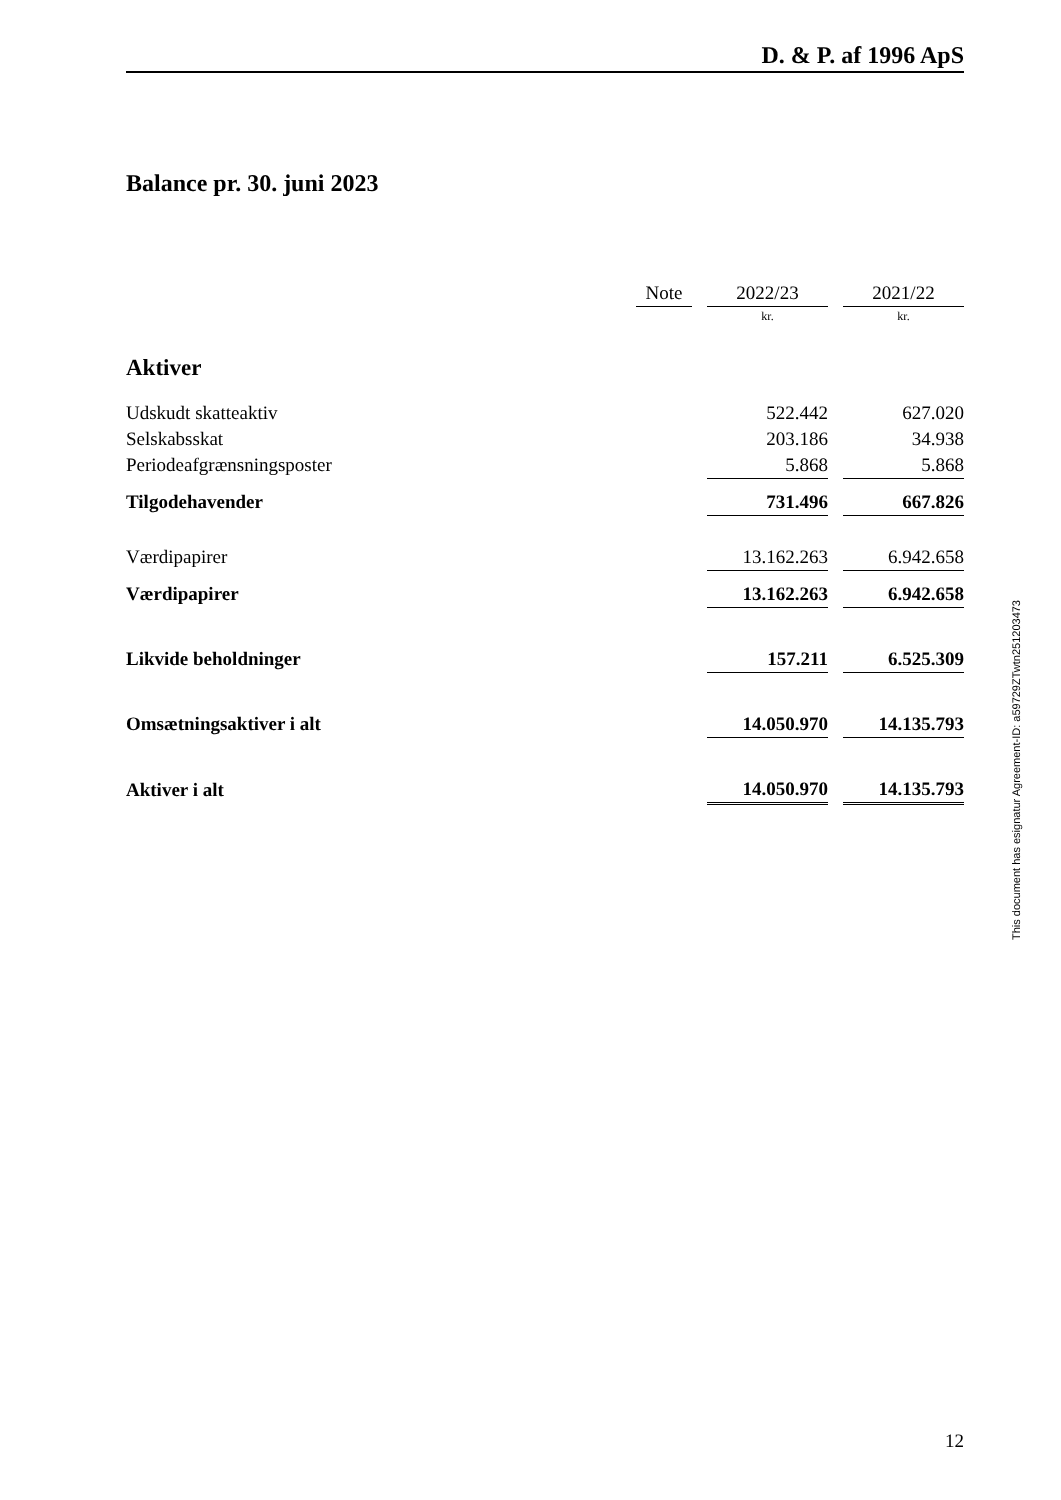D. & P. af 1996 ApS
Balance pr. 30. juni 2023
| | Note | | 2022/23 | | 2021/22 |
| | | | kr. | | kr. |
| Aktiver | | | | | |
| Udskudt skatteaktiv | | | 522.442 | | 627.020 |
| Selskabsskat | | | 203.186 | | 34.938 |
| Periodeafgrænsningsposter | | | 5.868 | | 5.868 |
| Tilgodehavender | | | 731.496 | | 667.826 |
| Værdipapirer | | | 13.162.263 | | 6.942.658 |
| Værdipapirer | | | 13.162.263 | | 6.942.658 |
| Likvide beholdninger | | | 157.211 | | 6.525.309 |
| Omsætningsaktiver i alt | | | 14.050.970 | | 14.135.793 |
| Aktiver i alt | | | 14.050.970 | | 14.135.793 |
This document has esignatur Agreement-ID: a59729ZTwtn251203473
12